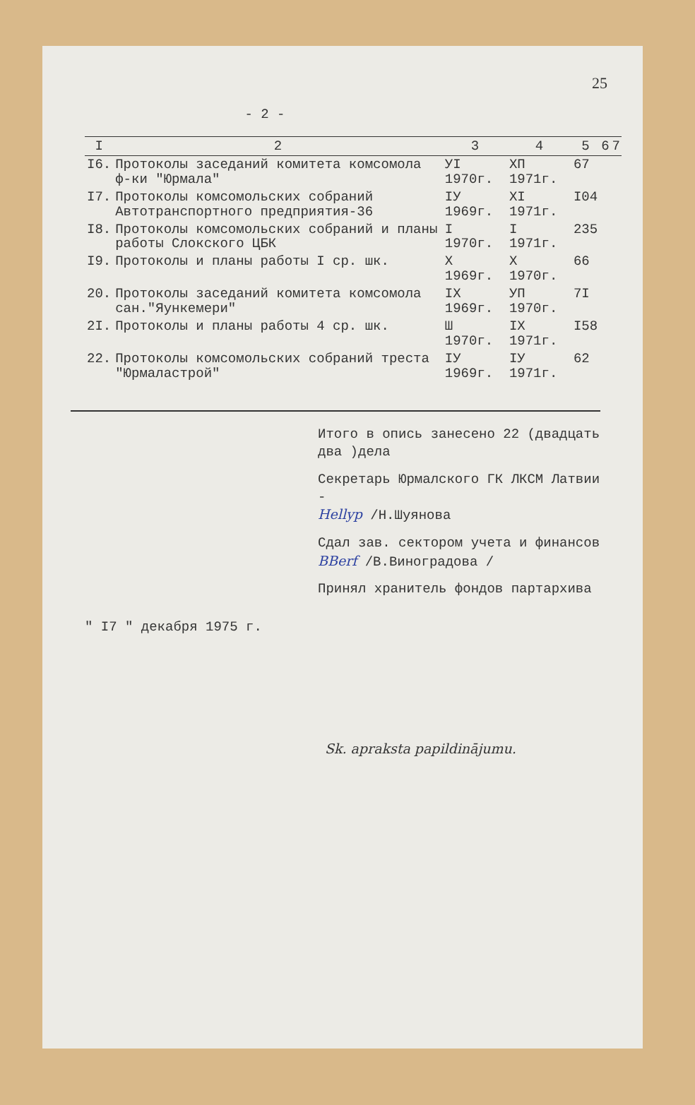25
- 2 -
| I | 2 | 3 | 4 | 5 | 6 | 7 |
| --- | --- | --- | --- | --- | --- | --- |
| I6. | Протоколы заседаний комитета комсомола ф-ки "Юрмала" | УI 1970г. | ХП 1971г. | 67 | | |
| I7. | Протоколы комсомольских собраний Автотранспортного предприятия-36 | IУ 1969г. | XI 1971г. | I04 | | |
| I8. | Протоколы комсомольских собраний и планы работы Слокского ЦБК | I 1970г. | I 1971г. | 235 | | |
| I9. | Протоколы и планы работы I ср. шк. | X 1969г. | X 1970г. | 66 | | |
| 20. | Протоколы заседаний комитета комсомола сан."Яункемери" | IX 1969г. | УП 1970г. | 7I | | |
| 2I. | Протоколы и планы работы 4 ср. шк. | Ш 1970г. | IX 1971г. | I58 | | |
| 22. | Протоколы комсомольских собраний треста "Юрмаластрой" | IУ 1969г. | IУ 1971г. | 62 | | |
Итого в опись занесено 22 (двадцать два )дела
Секретарь Юрмалского ГК ЛКСМ Латвии -
Hellyp /Н.Шуянова
Сдал зав. сектором учета и финансов
BBerf /В.Виноградова /
Принял хранитель фондов партархива
" I7 " декабря 1975 г.
Sk. apraksta papildinājumu.